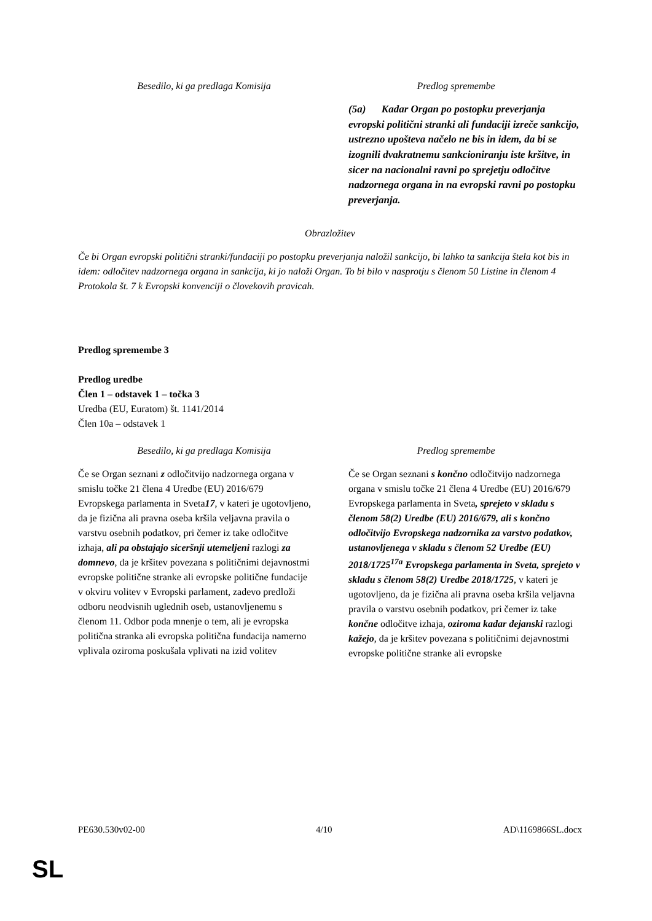| Besedilo, ki ga predlaga Komisija | Predlog spremembe |
| --- | --- |
| | (5a) Kadar Organ po postopku preverjanja evropski politični stranki ali fundaciji izreče sankcijo, ustrezno upošteva načelo ne bis in idem, da bi se izognili dvakratnemu sankcioniranju iste kršitve, in sicer na nacionalni ravni po sprejetju odločitve nadzornega organa in na evropski ravni po postopku preverjanja. |
Obrazložitev
Če bi Organ evropski politični stranki/fundaciji po postopku preverjanja naložil sankcijo, bi lahko ta sankcija štela kot bis in idem: odločitev nadzornega organa in sankcija, ki jo naloži Organ. To bi bilo v nasprotju s členom 50 Listine in členom 4 Protokola št. 7 k Evropski konvenciji o človekovih pravicah.
Predlog spremembe 3
Predlog uredbe
Člen 1 – odstavek 1 – točka 3
Uredba (EU, Euratom) št. 1141/2014
Člen 10a – odstavek 1
| Besedilo, ki ga predlaga Komisija | Predlog spremembe |
| --- | --- |
| Če se Organ seznani z odločitvijo nadzornega organa v smislu točke 21 člena 4 Uredbe (EU) 2016/679 Evropskega parlamenta in Sveta 17 , v kateri je ugotovljeno, da je fizična ali pravna oseba kršila veljavna pravila o varstvu osebnih podatkov, pri čemer iz take odločitve izhaja, ali pa obstajajo siceršnji utemeljeni razlogi za domnevo , da je kršitev povezana s političnimi dejavnostmi evropske politične stranke ali evropske politične fundacije v okviru volitev v Evropski parlament, zadevo predloži odboru neodvisnih uglednih oseb, ustanovljenemu s členom 11. Odbor poda mnenje o tem, ali je evropska politična stranka ali evropska politična fundacija namerno vplivala oziroma poskušala vplivati na izid volitev | Če se Organ seznani s končno odločitvijo nadzornega organa v smislu točke 21 člena 4 Uredbe (EU) 2016/679 Evropskega parlamenta in Sveta , sprejeto v skladu s členom 58(2) Uredbe (EU) 2016/679, ali s končno odločitvijo Evropskega nadzornika za varstvo podatkov, ustanovljenega v skladu s členom 52 Uredbe (EU) 2018/1725<sup>17a</sup> Evropskega parlamenta in Sveta, sprejeto v skladu s členom 58(2) Uredbe 2018/1725 , v kateri je ugotovljeno, da je fizična ali pravna oseba kršila veljavna pravila o varstvu osebnih podatkov, pri čemer iz take končne odločitve izhaja, oziroma kadar dejanski razlogi kažejo , da je kršitev povezana s političnimi dejavnostmi evropske politične stranke ali evropske |
PE630.530v02-00 4/10 AD\1169866SL.docx
SL